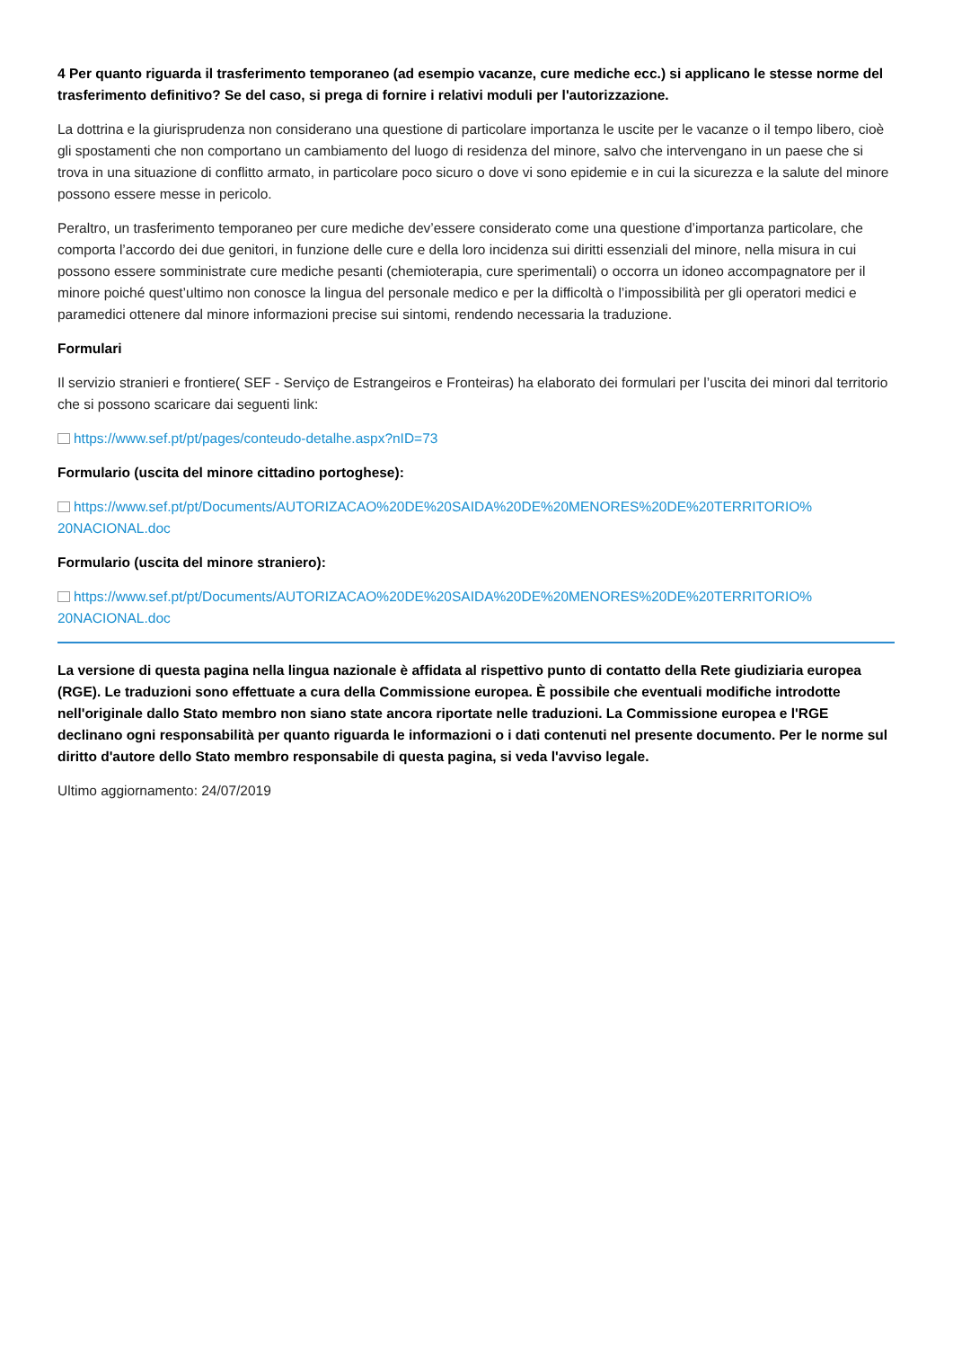4 Per quanto riguarda il trasferimento temporaneo (ad esempio vacanze, cure mediche ecc.) si applicano le stesse norme del trasferimento definitivo? Se del caso, si prega di fornire i relativi moduli per l'autorizzazione.
La dottrina e la giurisprudenza non considerano una questione di particolare importanza le uscite per le vacanze o il tempo libero, cioè gli spostamenti che non comportano un cambiamento del luogo di residenza del minore, salvo che intervengano in un paese che si trova in una situazione di conflitto armato, in particolare poco sicuro o dove vi sono epidemie e in cui la sicurezza e la salute del minore possono essere messe in pericolo.
Peraltro, un trasferimento temporaneo per cure mediche dev’essere considerato come una questione d’importanza particolare, che comporta l’accordo dei due genitori, in funzione delle cure e della loro incidenza sui diritti essenziali del minore, nella misura in cui possono essere somministrate cure mediche pesanti (chemioterapia, cure sperimentali) o occorra un idoneo accompagnatore per il minore poiché quest’ultimo non conosce la lingua del personale medico e per la difficoltà o l’impossibilità per gli operatori medici e paramedici ottenere dal minore informazioni precise sui sintomi, rendendo necessaria la traduzione.
Formulari
Il servizio stranieri e frontiere( SEF - Serviço de Estrangeiros e Fronteiras) ha elaborato dei formulari per l’uscita dei minori dal territorio che si possono scaricare dai seguenti link:
https://www.sef.pt/pt/pages/conteudo-detalhe.aspx?nID=73
Formulario (uscita del minore cittadino portoghese):
https://www.sef.pt/pt/Documents/AUTORIZACAO%20DE%20SAIDA%20DE%20MENORES%20DE%20TERRITORIO%
20NACIONAL.doc
Formulario (uscita del minore straniero):
https://www.sef.pt/pt/Documents/AUTORIZACAO%20DE%20SAIDA%20DE%20MENORES%20DE%20TERRITORIO%
20NACIONAL.doc
La versione di questa pagina nella lingua nazionale è affidata al rispettivo punto di contatto della Rete giudiziaria europea (RGE). Le traduzioni sono effettuate a cura della Commissione europea. È possibile che eventuali modifiche introdotte nell'originale dallo Stato membro non siano state ancora riportate nelle traduzioni. La Commissione europea e l'RGE declinano ogni responsabilità per quanto riguarda le informazioni o i dati contenuti nel presente documento. Per le norme sul diritto d'autore dello Stato membro responsabile di questa pagina, si veda l'avviso legale.
Ultimo aggiornamento: 24/07/2019